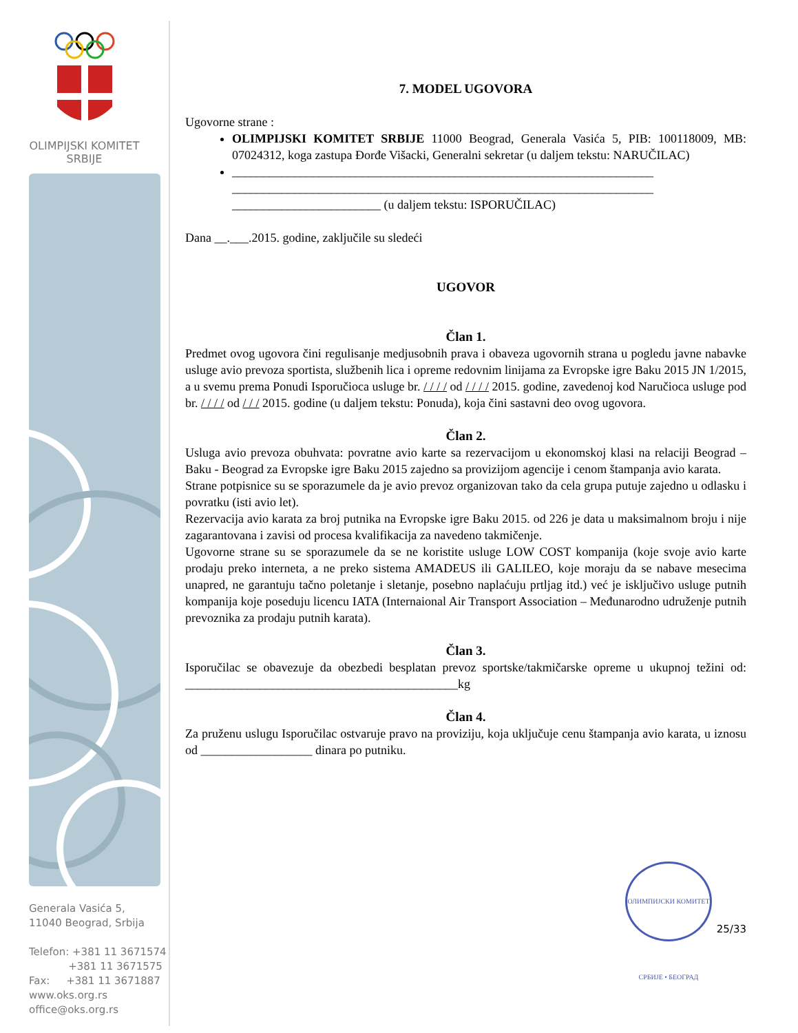OLIMPIJSKI KOMITET
SRBIJE
Generala Vasića 5,
11040 Beograd, Srbija
Telefon: +381 11 3671574
+381 11 3671575
Fax: +381 11 3671887
www.oks.org.rs
office@oks.org.rs
7. MODEL UGOVORA
Ugovorne strane :
OLIMPIJSKI KOMITET SRBIJE 11000 Beograd, Generala Vasića 5, PIB: 100118009, MB: 07024312, koga zastupa Đorđe Višacki, Generalni sekretar (u daljem tekstu: NARUČILAC)
____________________________________________________________________ ____________________________________________________________________ ________________________ (u daljem tekstu: ISPORUČILAC)
Dana __.___.2015. godine, zaključile su sledeći
UGOVOR
Član 1.
Predmet ovog ugovora čini regulisanje medjusobnih prava i obaveza ugovornih strana u pogledu javne nabavke usluge avio prevoza sportista, službenih lica i opreme redovnim linijama za Evropske igre Baku 2015 JN 1/2015, a u svemu prema Ponudi Isporučioca usluge br. / / / / od / / / / 2015. godine, zavedenoj kod Naručioca usluge pod br. / / / / od / / / 2015. godine (u daljem tekstu: Ponuda), koja čini sastavni deo ovog ugovora.
Član 2.
Usluga avio prevoza obuhvata: povratne avio karte sa rezervacijom u ekonomskoj klasi na relaciji Beograd – Baku - Beograd za Evropske igre Baku 2015 zajedno sa provizijom agencije i cenom štampanja avio karata.
Strane potpisnice su se sporazumele da je avio prevoz organizovan tako da cela grupa putuje zajedno u odlasku i povratku (isti avio let).
Rezervacija avio karata za broj putnika na Evropske igre Baku 2015. od 226 je data u maksimalnom broju i nije zagarantovana i zavisi od procesa kvalifikacija za navedeno takmičenje.
Ugovorne strane su se sporazumele da se ne koristite usluge LOW COST kompanija (koje svoje avio karte prodaju preko interneta, a ne preko sistema AMADEUS ili GALILEO, koje moraju da se nabave mesecima unapred, ne garantuju tačno poletanje i sletanje, posebno naplaćuju prtljag itd.) već je isključivo usluge putnih kompanija koje poseduju licencu IATA (Internaional Air Transport Association – Međunarodno udruženje putnih prevoznika za prodaju putnih karata).
Član 3.
Isporučilac se obavezuje da obezbedi besplatan prevoz sportske/takmičarske opreme u ukupnoj težini od: ____________________________________________kg
Član 4.
Za pruženu uslugu Isporučilac ostvaruje pravo na proviziju, koja uključuje cenu štampanja avio karata, u iznosu od __________________ dinara po putniku.
ОЛИМПИЈСКИ КОМИТЕТ СРБИЈЕ • БЕОГРАД
25/33